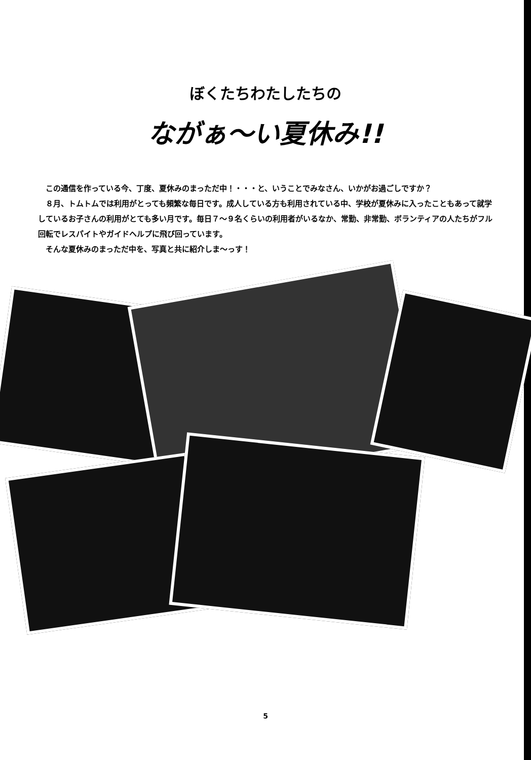ぼくたちわたしたちの
ながぁ～い夏休み!!
　この通信を作っている今、丁度、夏休みのまっただ中！・・・と、いうことでみなさん、いかがお過ごしですか？
　８月、トムトムでは利用がとっても頻繁な毎日です。成人している方も利用されている中、学校が夏休みに入ったこともあって就学しているお子さんの利用がとても多い月です。毎日７～９名くらいの利用者がいるなか、常勤、非常勤、ボランティアの人たちがフル回転でレスパイトやガイドヘルプに飛び回っています。
　そんな夏休みのまっただ中を、写真と共に紹介しま～っす！
5